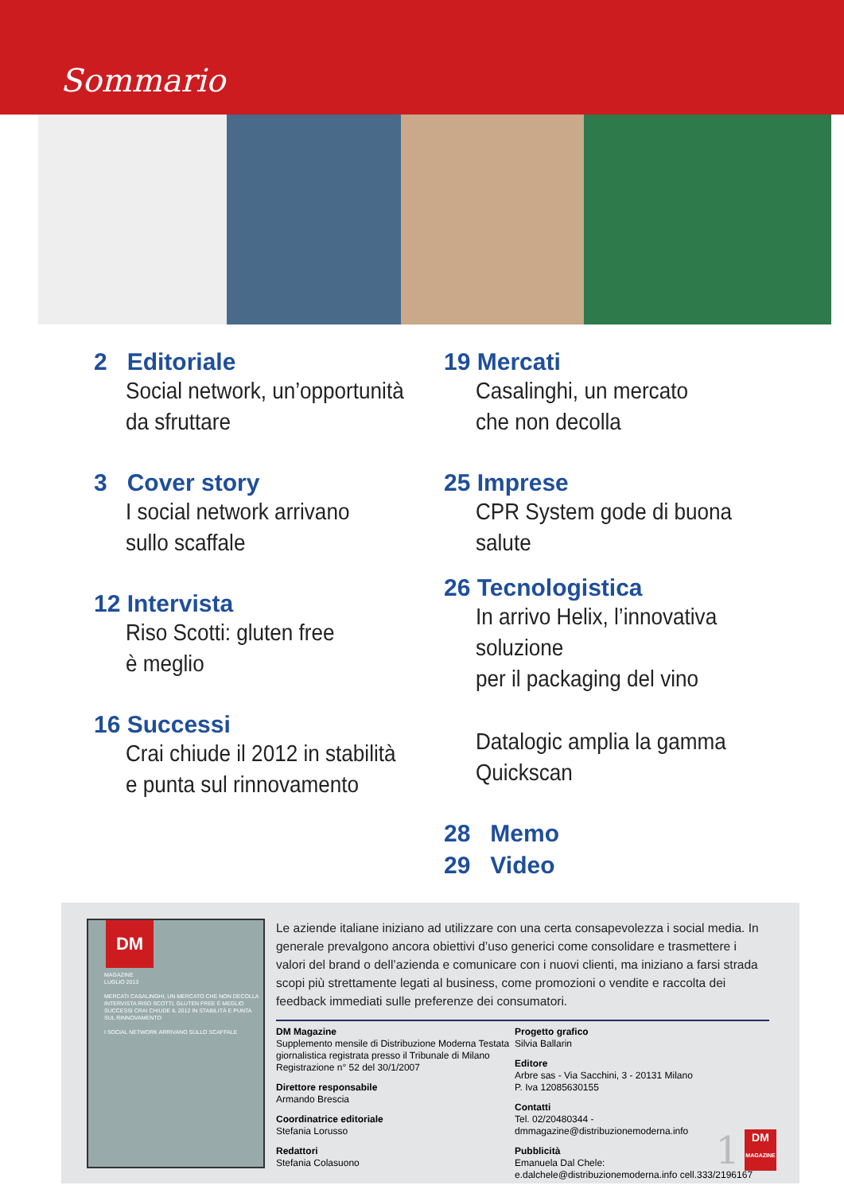Sommario
2 Editoriale
Social network, un’opportunità
da sfruttare
3 Cover story
I social network arrivano
sullo scaffale
12 Intervista
Riso Scotti: gluten free
è meglio
16 Successi
Crai chiude il 2012 in stabilità
e punta sul rinnovamento
19 Mercati
Casalinghi, un mercato
che non decolla
25 Imprese
CPR System gode di buona salute
26 Tecnologistica
In arrivo Helix, l’innovativa soluzione
per il packaging del vino
Datalogic amplia la gamma Quickscan
28 Memo
29 Video
DM
MAGAZINE
LUGLIO 2013
MERCATI CASALINGHI, UN MERCATO CHE NON DECOLLA
INTERVISTA RISO SCOTTI, GLUTEN FREE È MEGLIO
SUCCESSI CRAI CHIUDE IL 2012 IN STABILITÀ E PUNTA SUL RINNOVAMENTO
I SOCIAL NETWORK ARRIVANO SULLO SCAFFALE
Le aziende italiane iniziano ad utilizzare con una certa consapevolezza i social media. In generale prevalgono ancora obiettivi d’uso generici come consolidare e trasmettere i valori del brand o dell’azienda e comunicare con i nuovi clienti, ma iniziano a farsi strada scopi più strettamente legati al business, come promozioni o vendite e raccolta dei feedback immediati sulle preferenze dei consumatori.
DM Magazine
Supplemento mensile di Distribuzione Moderna Testata giornalistica registrata presso il Tribunale di Milano Registrazione n° 52 del 30/1/2007
Direttore responsabile
Armando Brescia
Coordinatrice editoriale
Stefania Lorusso
Redattori
Stefania Colasuono
Progetto grafico
Silvia Ballarin
Editore
Arbre sas - Via Sacchini, 3 - 20131 Milano
P. Iva 12085630155
Contatti
Tel. 02/20480344 - dmmagazine@distribuzionemoderna.info
Pubblicità
Emanuela Dal Chele:
e.dalchele@distribuzionemoderna.info cell.333/2196167
1 DM
MAGAZINE